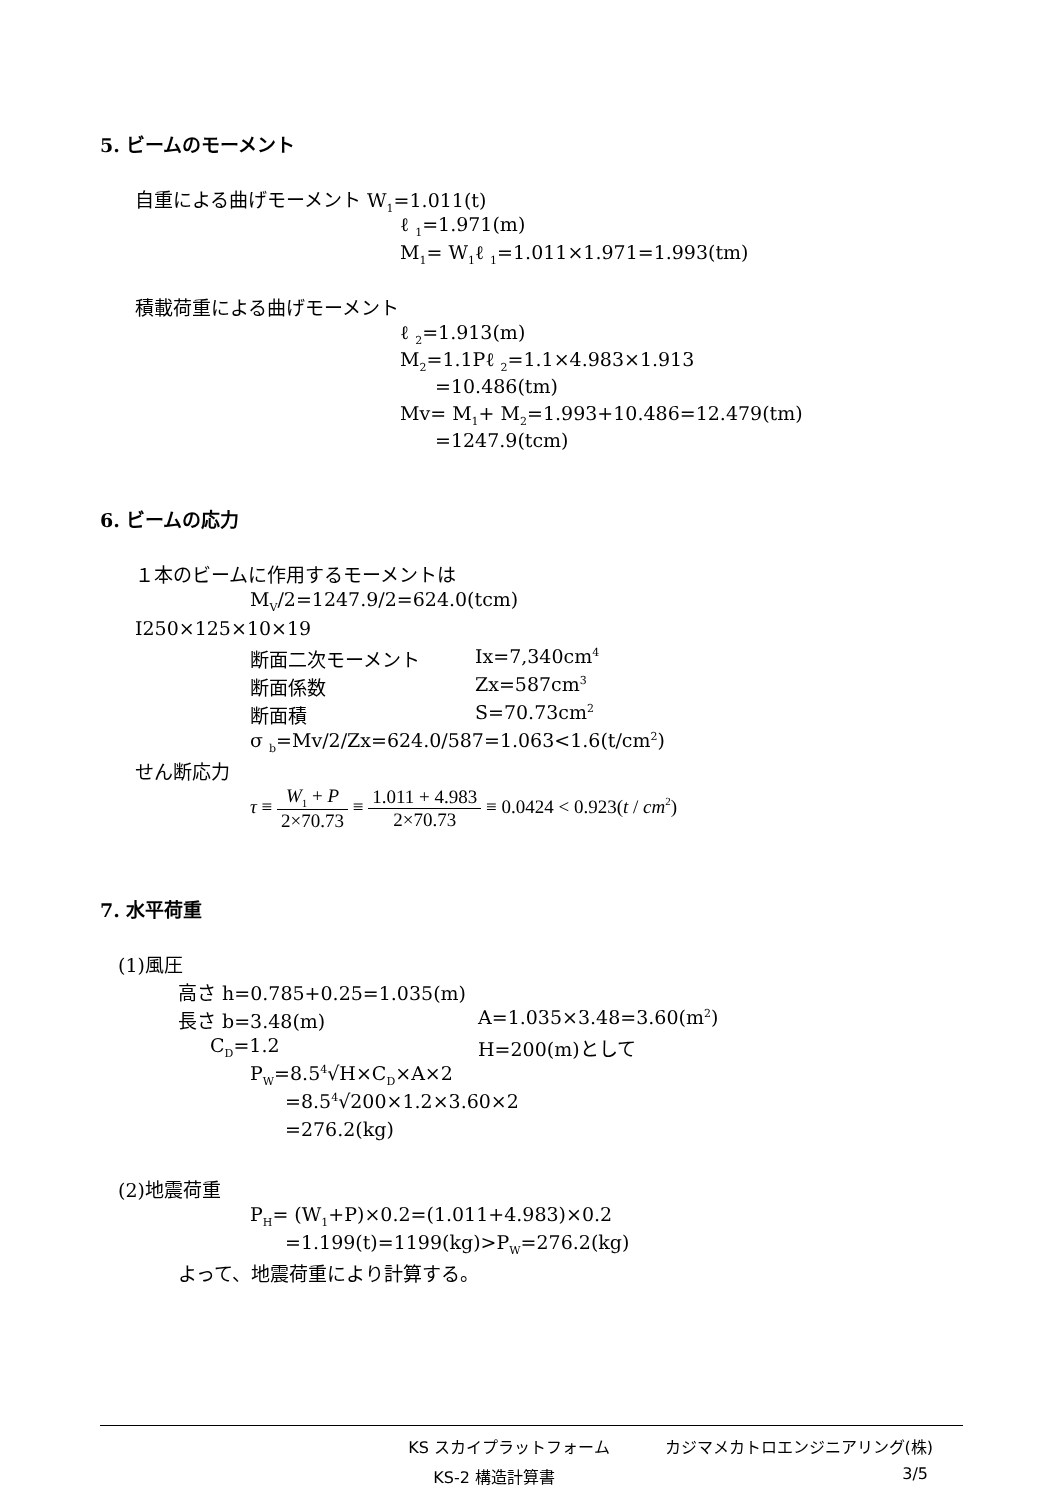5. ビームのモーメント
自重による曲げモーメント W<sub>1</sub>=1.011(t)
ℓ <sub>1</sub>=1.971(m)
M<sub>1</sub>= W<sub>1</sub>ℓ <sub>1</sub>=1.011×1.971=1.993(tm)
積載荷重による曲げモーメント
ℓ <sub>2</sub>=1.913(m)
M<sub>2</sub>=1.1Pℓ <sub>2</sub>=1.1×4.983×1.913
=10.486(tm)
Mv= M<sub>1</sub>+ M<sub>2</sub>=1.993+10.486=12.479(tm)
=1247.9(tcm)
6. ビームの応力
１本のビームに作用するモーメントは
M<sub>V</sub>/2=1247.9/2=624.0(tcm)
I250×125×10×19
断面二次モーメント Ix=7,340cm<sup>4</sup>
断面係数 Zx=587cm<sup>3</sup>
断面積 S=70.73cm<sup>2</sup>
σ <sub>b</sub>=Mv/2/Zx=624.0/587=1.063<1.6(t/cm<sup>2</sup>)
せん断応力
τ ≡ W<sub>1</sub> + P 2×70.73 ≡ 1.011 + 4.983 2×70.73 ≡ 0.0424 < 0.923(t / cm<sup>2</sup>)
7. 水平荷重
(1)風圧
高さ h=0.785+0.25=1.035(m)
長さ b=3.48(m) A=1.035×3.48=3.60(m<sup>2</sup>)
C<sub>D</sub>=1.2 H=200(m)として
P<sub>W</sub>=8.5<sup>4</sup>√H×C<sub>D</sub>×A×2
=8.5<sup>4</sup>√200×1.2×3.60×2
=276.2(kg)
(2)地震荷重
P<sub>H</sub>= (W<sub>1</sub>+P)×0.2=(1.011+4.983)×0.2
=1.199(t)=1199(kg)>P<sub>W</sub>=276.2(kg)
よって、地震荷重により計算する。
KS スカイプラットフォーム カジマメカトロエンジニアリング(株)
KS-2 構造計算書 3/5